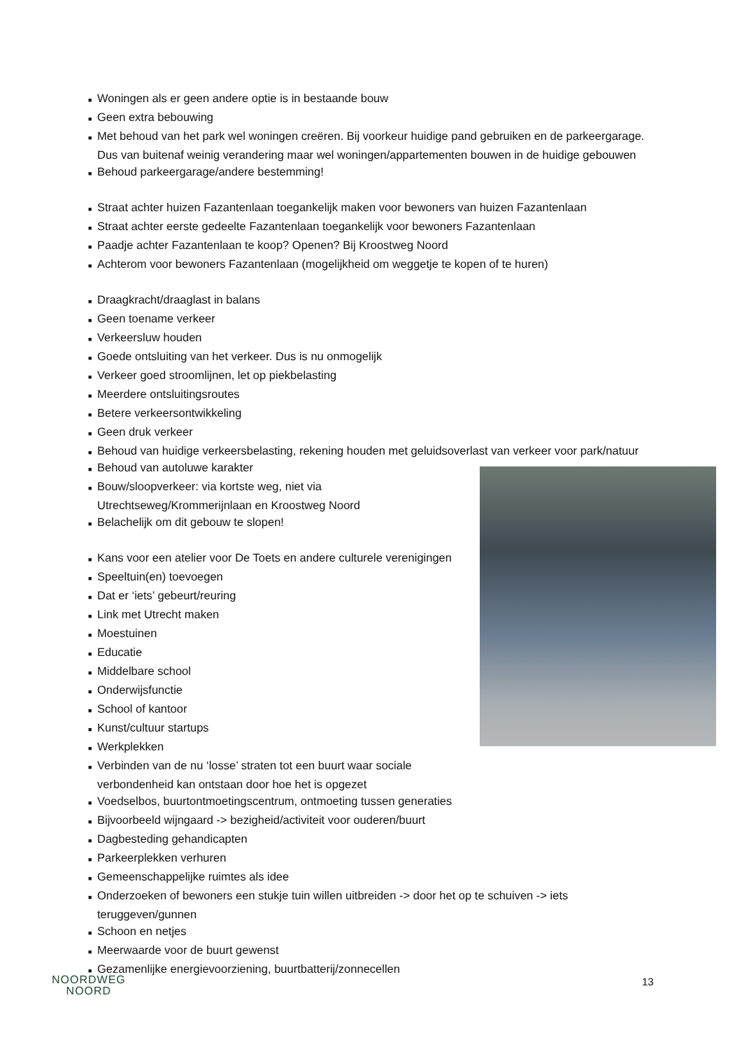■ Woningen als er geen andere optie is in bestaande bouw
■ Geen extra bebouwing
■ Met behoud van het park wel woningen creëren. Bij voorkeur huidige pand gebruiken en de parkeergarage. Dus van buitenaf weinig verandering maar wel woningen/appartementen bouwen in de huidige gebouwen
■ Behoud parkeergarage/andere bestemming!
■ Straat achter huizen Fazantenlaan toegankelijk maken voor bewoners van huizen Fazantenlaan
■ Straat achter eerste gedeelte Fazantenlaan toegankelijk voor bewoners Fazantenlaan
■ Paadje achter Fazantenlaan te koop? Openen? Bij Kroostweg Noord
■ Achterom voor bewoners Fazantenlaan (mogelijkheid om weggetje te kopen of te huren)
■ Draagkracht/draaglast in balans
■ Geen toename verkeer
■ Verkeersluw houden
■ Goede ontsluiting van het verkeer. Dus is nu onmogelijk
■ Verkeer goed stroomlijnen, let op piekbelasting
■ Meerdere ontsluitingsroutes
■ Betere verkeersontwikkeling
■ Geen druk verkeer
■ Behoud van huidige verkeersbelasting, rekening houden met geluidsoverlast van verkeer voor park/natuur
■ Behoud van autoluwe karakter
■ Bouw/sloopverkeer: via kortste weg, niet via Utrechtseweg/Krommerijnlaan en Kroostweg Noord
■ Belachelijk om dit gebouw te slopen!
■ Kans voor een atelier voor De Toets en andere culturele verenigingen
■ Speeltuin(en) toevoegen
■ Dat er ‘iets’ gebeurt/reuring
■ Link met Utrecht maken
■ Moestuinen
■ Educatie
■ Middelbare school
■ Onderwijsfunctie
■ School of kantoor
■ Kunst/cultuur startups
■ Werkplekken
■ Verbinden van de nu ‘losse’ straten tot een buurt waar sociale verbondenheid kan ontstaan door hoe het is opgezet
■ Voedselbos, buurtontmoetingscentrum, ontmoeting tussen generaties
■ Bijvoorbeeld wijngaard -> bezigheid/activiteit voor ouderen/buurt
■ Dagbesteding gehandicapten
■ Parkeerplekken verhuren
■ Gemeenschappelijke ruimtes als idee
■ Onderzoeken of bewoners een stukje tuin willen uitbreiden -> door het op te schuiven -> iets teruggeven/gunnen
■ Schoon en netjes
■ Meerwaarde voor de buurt gewenst
■ Gezamenlijke energievoorziening, buurtbatterij/zonnecellen
NOORDWEG
NOORD
13